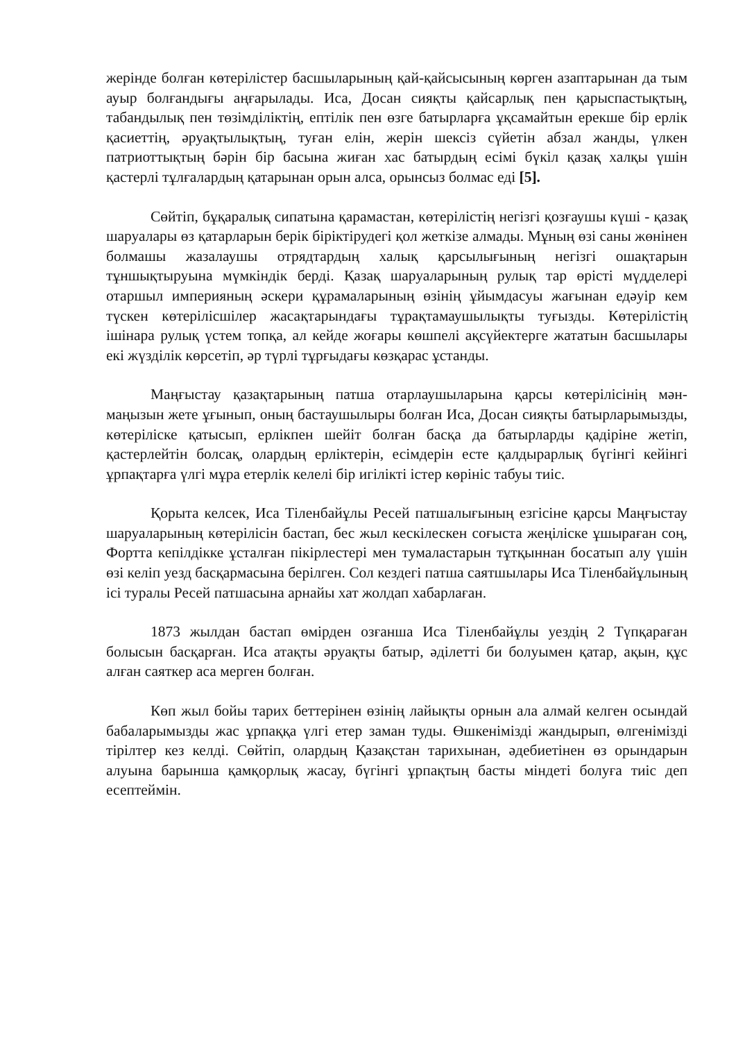жерінде болған көтерілістер басшыларының қай-қайсысының көрген азаптарынан да тым ауыр болғандығы аңғарылады. Иса, Досан сияқты қайсарлық пен қарыспастықтың, табандылық пен төзімділіктің, ептілік пен өзге батырларға ұқсамайтын ерекше бір ерлік қасиеттің, әруақтылықтың, туған елін, жерін шексіз сүйетін абзал жанды, үлкен патриоттықтың бәрін бір басына жиған хас батырдың есімі бүкіл қазақ халқы үшін қастерлі тұлғалардың қатарынан орын алса, орынсыз болмас еді [5].
Сөйтіп, бұқаралық сипатына қарамастан, көтерілістің негізгі қозғаушы күші - қазақ шаруалары өз қатарларын берік біріктірудегі қол жеткізе алмады. Мұның өзі саны жөнінен болмашы жазалаушы отрядтардың халық қарсылығының негізгі ошақтарын тұншықтыруына мүмкіндік берді. Қазақ шаруаларының рулық тар өрісті мүдделері отаршыл империяның әскери құрамаларының өзінің ұйымдасуы жағынан едәуір кем түскен көтерілісшілер жасақтарындағы тұрақтамаушылықты туғызды. Көтерілістің ішінара рулық үстем топқа, ал кейде жоғары көшпелі ақсүйектерге жататын басшылары екі жүзділік көрсетіп, әр түрлі тұрғыдағы көзқарас ұстанды.
Маңғыстау қазақтарының патша отарлаушыларына қарсы көтерілісінің мән-маңызын жете ұғынып, оның бастаушылыры болған Иса, Досан сияқты батырларымызды, көтеріліске қатысып, ерлікпен шейіт болған басқа да батырларды қадіріне жетіп, қастерлейтін болсақ, олардың ерліктерін, есімдерін есте қалдырарлық бүгінгі кейінгі ұрпақтарға үлгі мұра етерлік келелі бір игілікті істер көрініс табуы тиіс.
Қорыта келсек, Иса Тіленбайұлы Ресей патшалығының езгісіне қарсы Маңғыстау шаруаларының көтерілісін бастап, бес жыл кескілескен соғыста жеңіліске ұшыраған соң, Фортта кепілдікке ұсталған пікірлестері мен тумаластарын тұтқыннан босатып алу үшін өзі келіп уезд басқармасына берілген. Сол кездегі патша саятшылары Иса Тіленбайұлының ісі туралы Ресей патшасына арнайы хат жолдап хабарлаған.
1873 жылдан бастап өмірден озғанша Иса Тіленбайұлы уездің 2 Түпқараған болысын басқарған. Иса атақты әруақты батыр, әділетті би болуымен қатар, ақын, құс алған саяткер аса мерген болған.
Көп жыл бойы тарих беттерінен өзінің лайықты орнын ала алмай келген осындай бабаларымызды жас ұрпаққа үлгі етер заман туды. Өшкенімізді жандырып, өлгенімізді тірілтер кез келді. Сөйтіп, олардың Қазақстан тарихынан, әдебиетінен өз орындарын алуына барынша қамқорлық жасау, бүгінгі ұрпақтың басты міндеті болуға тиіс деп есептеймін.